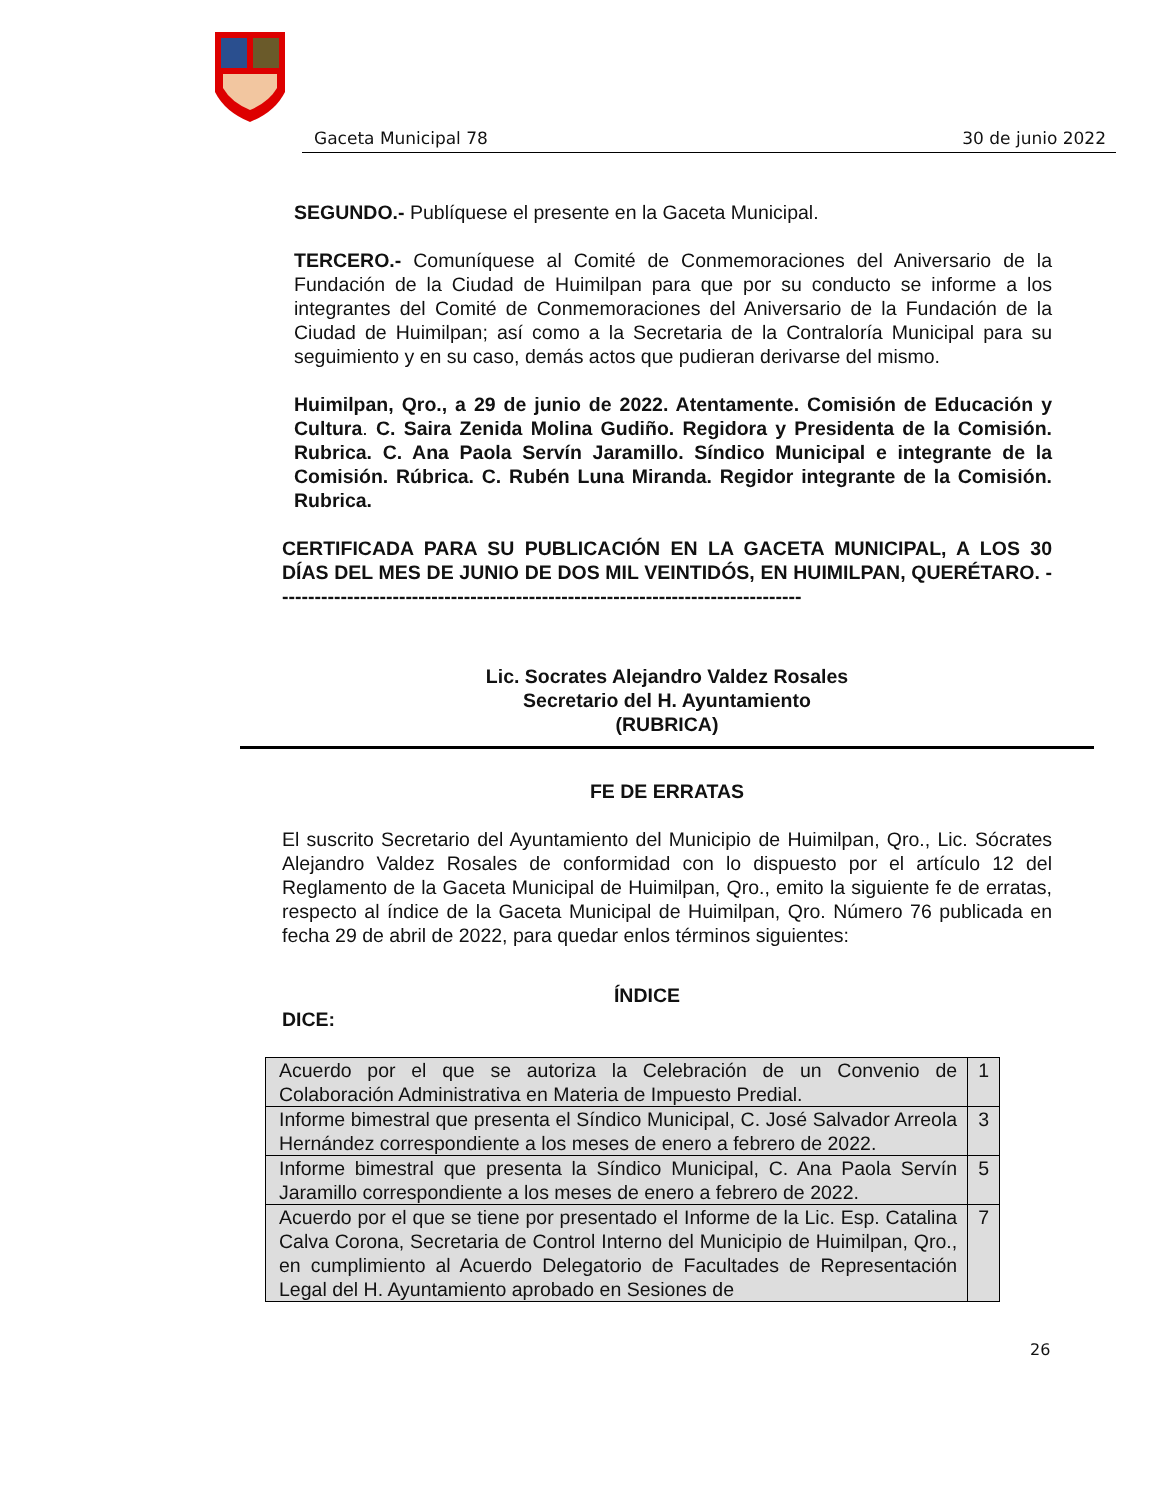Gaceta Municipal 78 30 de junio 2022
SEGUNDO.- Publíquese el presente en la Gaceta Municipal.
TERCERO.- Comuníquese al Comité de Conmemoraciones del Aniversario de la Fundación de la Ciudad de Huimilpan para que por su conducto se informe a los integrantes del Comité de Conmemoraciones del Aniversario de la Fundación de la Ciudad de Huimilpan; así como a la Secretaria de la Contraloría Municipal para su seguimiento y en su caso, demás actos que pudieran derivarse del mismo.
Huimilpan, Qro., a 29 de junio de 2022. Atentamente. Comisión de Educación y Cultura. C. Saira Zenida Molina Gudiño. Regidora y Presidenta de la Comisión. Rubrica. C. Ana Paola Servín Jaramillo. Síndico Municipal e integrante de la Comisión. Rúbrica. C. Rubén Luna Miranda. Regidor integrante de la Comisión. Rubrica.
CERTIFICADA PARA SU PUBLICACIÓN EN LA GACETA MUNICIPAL, A LOS 30 DÍAS DEL MES DE JUNIO DE DOS MIL VEINTIDÓS, EN HUIMILPAN, QUERÉTARO. ---------------------------------------------------------------------------------
Lic. Socrates Alejandro Valdez Rosales
Secretario del H. Ayuntamiento
(RUBRICA)
FE DE ERRATAS
El suscrito Secretario del Ayuntamiento del Municipio de Huimilpan, Qro., Lic. Sócrates Alejandro Valdez Rosales de conformidad con lo dispuesto por el artículo 12 del Reglamento de la Gaceta Municipal de Huimilpan, Qro., emito la siguiente fe de erratas, respecto al índice de la Gaceta Municipal de Huimilpan, Qro. Número 76 publicada en fecha 29 de abril de 2022, para quedar enlos términos siguientes:
ÍNDICE
DICE:
| Acuerdo por el que se autoriza la Celebración de un Convenio de Colaboración Administrativa en Materia de Impuesto Predial. | 1 |
| Informe bimestral que presenta el Síndico Municipal, C. José Salvador Arreola Hernández correspondiente a los meses de enero a febrero de 2022. | 3 |
| Informe bimestral que presenta la Síndico Municipal, C. Ana Paola Servín Jaramillo correspondiente a los meses de enero a febrero de 2022. | 5 |
| Acuerdo por el que se tiene por presentado el Informe de la Lic. Esp. Catalina Calva Corona, Secretaria de Control Interno del Municipio de Huimilpan, Qro., en cumplimiento al Acuerdo Delegatorio de Facultades de Representación Legal del H. Ayuntamiento aprobado en Sesiones de | 7 |
26